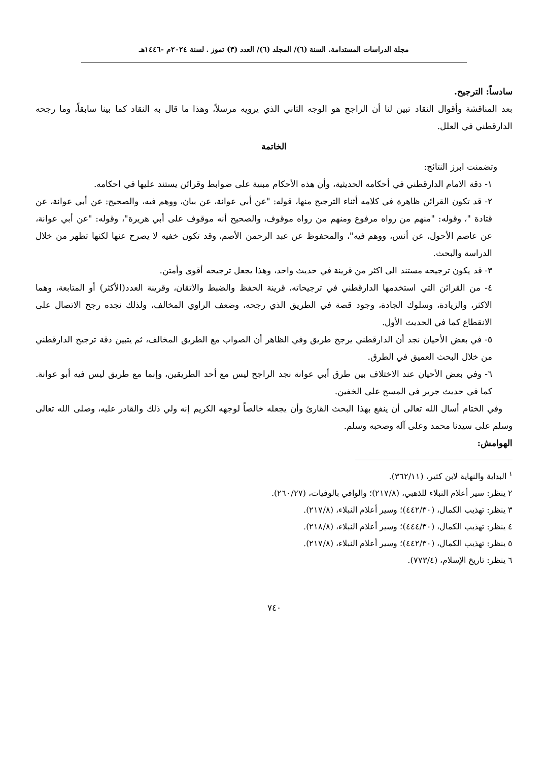مجلة الدراسات المستدامة. السنة (٦)/ المجلد (٦)/ العدد (٣) تموز . لسنة ٢٠٢٤م -١٤٤٦هـ
سادساً: الترجيح.
بعد المناقشة وأقوال النقاد تبين لنا أن الراجح هو الوجه الثاني الذي يرويه مرسلاً، وهذا ما قال به النقاد كما بينا سابقاً، وما رجحه الدارقطني في العلل.
الخاتمة
وتضمنت ابرز النتائج:
١- دقة الامام الدارقطني في أحكامه الحديثية، وأن هذه الأحكام مبنية على ضوابط وقرائن يستند عليها في احكامه.
٢- قد تكون القرائن ظاهرة في كلامه أثناء الترجيح منها، قوله: "عن أبي عوانة، عن بيان، ووهم فيه، والصحيح: عن أبي عوانة، عن قتادة "، وقوله: "منهم من رواه مرفوع ومنهم من رواه موقوف، والصحيح أنه موقوف على أبي هريرة"، وقوله: "عن أبي عوانة، عن عاصم الأحول، عن أنس، ووهم فيه"، والمحفوظ عن عبد الرحمن الأصم، وقد تكون خفيه لا يصرح عنها لكنها تظهر من خلال الدراسة والبحث.
٣- قد يكون ترجيحه مستند الى اكثر من قرينة في حديث واحد، وهذا يجعل ترجيحه أقوى وأمتن.
٤- من القرائن التي استخدمها الدارقطني في ترجيحاته، قرينة الحفظ والضبط والاتقان، وقرينة العدد(الأكثر) أو المتابعة، وهما الاكثر، والزيادة، وسلوك الجادة، وجود قصة في الطريق الذي رجحه، وضعف الراوي المخالف، ولذلك نجده رجح الاتصال على الانقطاع كما في الحديث الأول.
٥- في بعض الأحيان نجد أن الدارقطني يرجح طريق وفي الظاهر أن الصواب مع الطريق المخالف، ثم يتبين دقة ترجيح الدارقطني من خلال البحث العميق في الطرق.
٦- وفي بعض الأحيان عند الاختلاف بين طرق أبي عوانة نجد الراجح ليس مع أحد الطريقين، وإنما مع طريق ليس فيه أبو عوانة. كما في حديث جرير في المسح على الخفين.
وفي الختام أسال الله تعالى أن ينفع بهذا البحث القارئ وأن يجعله خالصاً لوجهه الكريم إنه ولي ذلك والقادر عليه، وصلى الله تعالى وسلم على سيدنا محمد وعلى آله وصحبه وسلم.
الهوامش:
<sup>١</sup> البداية والنهاية لابن كثير، (٣٦٢/١١).
٢ ينظر: سير أعلام النبلاء للذهبي، (٢١٧/٨)؛ والوافي بالوفيات، (٢٦٠/٢٧).
٣ ينظر: تهذيب الكمال، (٤٤٢/٣٠)؛ وسير أعلام النبلاء، (٢١٧/٨).
٤ ينظر: تهذيب الكمال، (٤٤٤/٣٠)؛ وسير أعلام النبلاء، (٢١٨/٨).
٥ ينظر: تهذيب الكمال، (٤٤٢/٣٠)؛ وسير أعلام النبلاء، (٢١٧/٨).
٦ ينظر: تاريخ الإسلام، (٧٧٣/٤).
٧٤٠